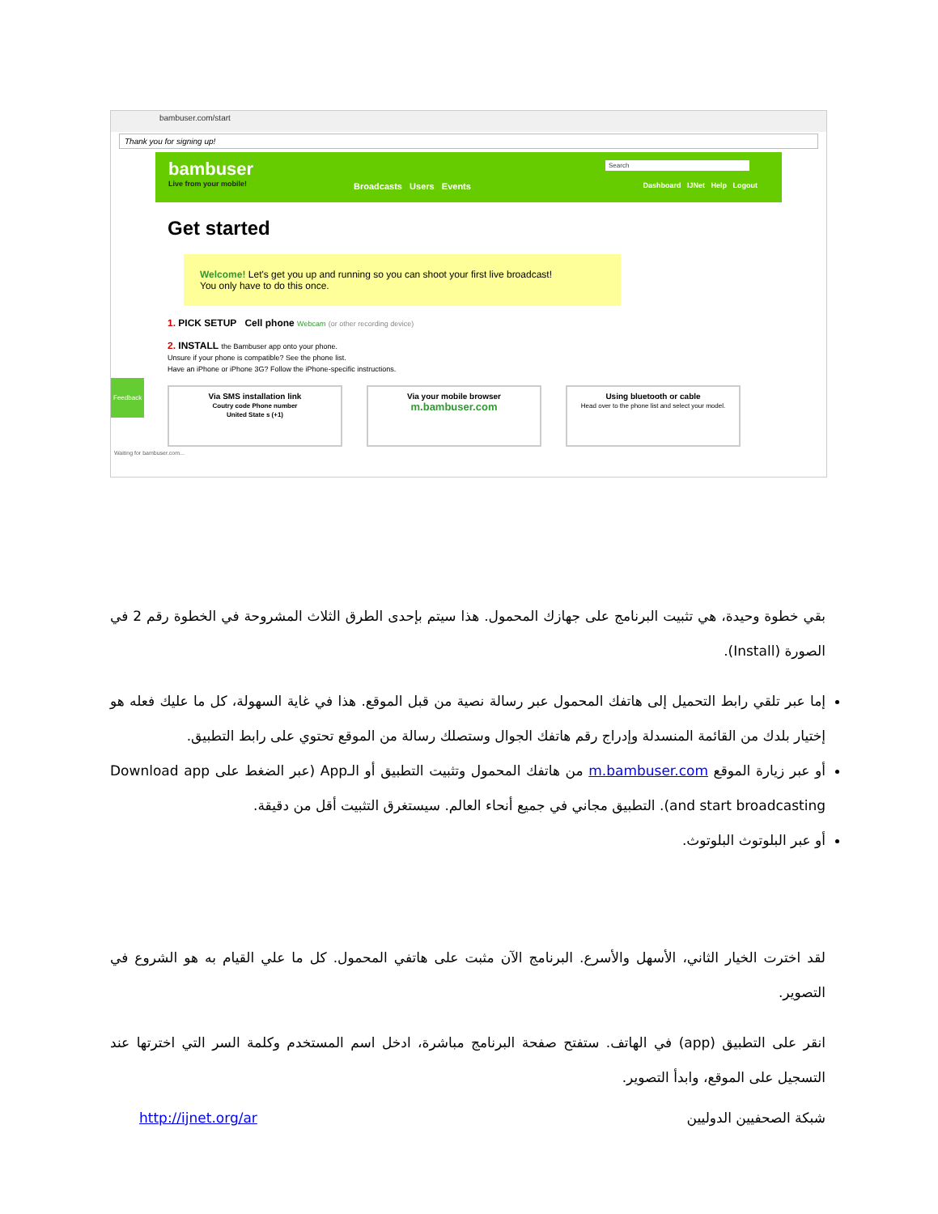bambuser.com/start
Thank you for signing up!
bambuser
Live from your mobile!
Search
Broadcasts Users Events
Dashboard IJNet Help Logout
Get started
Welcome! Let's get you up and running so you can shoot your first live broadcast!
You only have to do this once.
1. PICK SETUP Cell phone Webcam (or other recording device)
2. INSTALL the Bambuser app onto your phone.
Unsure if your phone is compatible? See the phone list.
Have an iPhone or iPhone 3G? Follow the iPhone-specific instructions.
Via SMS installation link
Coutry code Phone number
United State s (+1)
Via your mobile browser
m.bambuser.com
Using bluetooth or cable
Head over to the phone list and select your model.
Waiting for bambuser.com...
Feedback
بقي خطوة وحيدة، هي تثبيت البرنامج على جهازك المحمول. هذا سيتم بإحدى الطرق الثلاث المشروحة في الخطوة رقم 2 في الصورة (Install).
إما عبر تلقي رابط التحميل إلى هاتفك المحمول عبر رسالة نصية من قبل الموقع. هذا في غاية السهولة، كل ما عليك فعله هو إختيار بلدك من القائمة المنسدلة وإدراج رقم هاتفك الجوال وستصلك رسالة من الموقع تحتوي على رابط التطبيق.
أو عبر زيارة الموقع m.bambuser.com من هاتفك المحمول وتثبيت التطبيق أو الـApp (عبر الضغط على Download app and start broadcasting). التطبيق مجاني في جميع أنحاء العالم. سيستغرق التثبيت أقل من دقيقة.
أو عبر البلوتوث البلوتوث.
لقد اخترت الخيار الثاني، الأسهل والأسرع. البرنامج الآن مثبت على هاتفي المحمول. كل ما علي القيام به هو الشروع في التصوير.
انقر على التطبيق (app) في الهاتف. ستفتح صفحة البرنامج مباشرة، ادخل اسم المستخدم وكلمة السر التي اخترتها عند التسجيل على الموقع، وابدأ التصوير.
شبكة الصحفيين الدوليين http://ijnet.org/ar